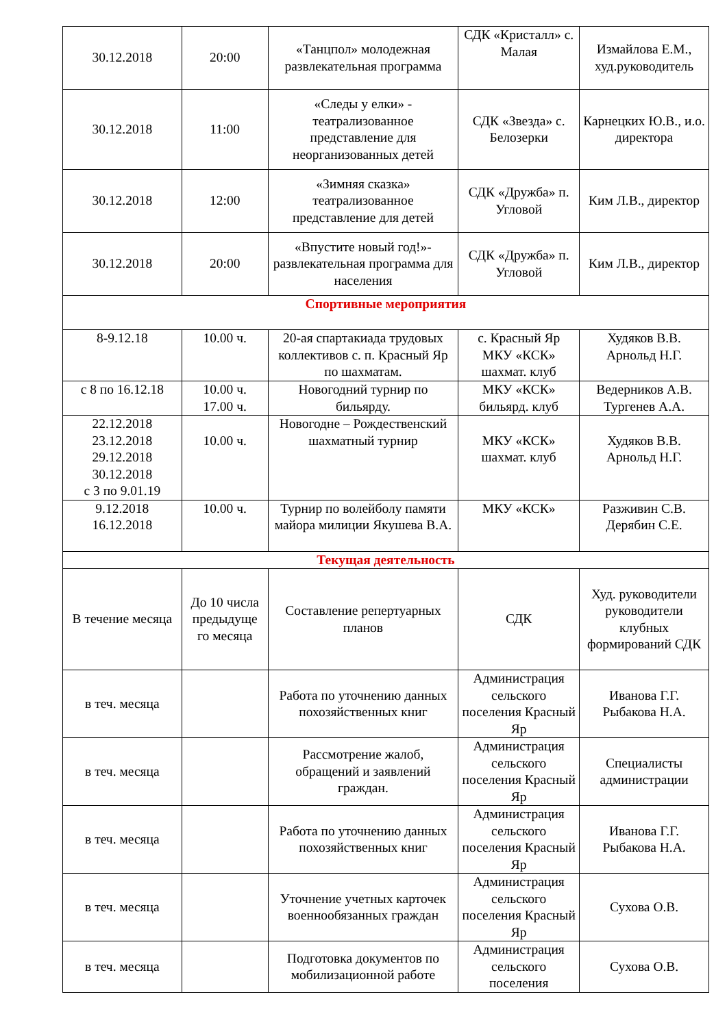| 30.12.2018 | 20:00 | «Танцпол» молодежная развлекательная программа | СДК «Кристалл» с. Малая | Измайлова Е.М., худ.руководитель |
| 30.12.2018 | 11:00 | «Следы у елки» - театрализованное представление для неорганизованных детей | СДК «Звезда» с. Белозерки | Карнецких Ю.В., и.о. директора |
| 30.12.2018 | 12:00 | «Зимняя сказка» театрализованное представление для детей | СДК «Дружба» п. Угловой | Ким Л.В., директор |
| 30.12.2018 | 20:00 | «Впустите новый год!»-развлекательная программа для населения | СДК «Дружба» п. Угловой | Ким Л.В., директор |
| Спортивные мероприятия | | | | |
| 8-9.12.18 | 10.00 ч. | 20-ая спартакиада трудовых коллективов с. п. Красный Яр по шахматам. | с. Красный Яр МКУ «КСК» шахмат. клуб | Худяков В.В. Арнольд Н.Г. |
| с 8 по 16.12.18 | 10.00 ч. 17.00 ч. | Новогодний турнир по бильярду. | МКУ «КСК» бильярд. клуб | Ведерников А.В. Тургенев А.А. |
| 22.12.2018 23.12.2018 29.12.2018 30.12.2018 с 3 по 9.01.19 | 10.00 ч. | Новогодне – Рождественский шахматный турнир | МКУ «КСК» шахмат. клуб | Худяков В.В. Арнольд Н.Г. |
| 9.12.2018 16.12.2018 | 10.00 ч. | Турнир по волейболу памяти майора милиции Якушева В.А. | МКУ «КСК» | Разживин С.В. Дерябин С.Е. |
| Текущая деятельность | | | | |
| В течение месяца | До 10 числа предыдуще го месяца | Составление репертуарных планов | СДК | Худ. руководители руководители клубных формирований СДК |
| в теч. месяца | | Работа по уточнению данных похозяйственных книг | Администрация сельского поселения Красный Яр | Иванова Г.Г. Рыбакова Н.А. |
| в теч. месяца | | Рассмотрение жалоб, обращений и заявлений граждан. | Администрация сельского поселения Красный Яр | Специалисты администрации |
| в теч. месяца | | Работа по уточнению данных похозяйственных книг | Администрация сельского поселения Красный Яр | Иванова Г.Г. Рыбакова Н.А. |
| в теч. месяца | | Уточнение учетных карточек военнообязанных граждан | Администрация сельского поселения Красный Яр | Сухова О.В. |
| в теч. месяца | | Подготовка документов по мобилизационной работе | Администрация сельского поселения | Сухова О.В. |